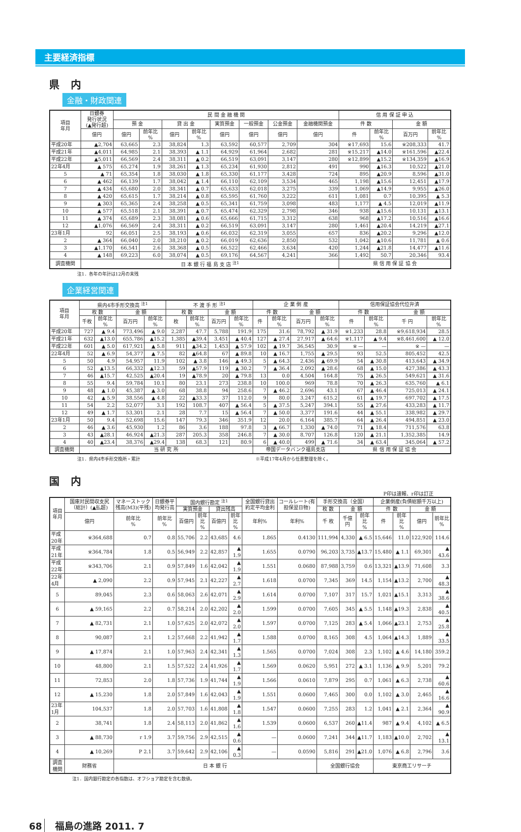主要経済指標
県 内
金融・財政関連
| 項目 年月 | 日銀券 発行状況 (▲発行超) | 民 間 金 融 機 関 | | | | | | | | 信 用 保 証 申 込 | | | |
| --- | --- | --- | --- | --- | --- | --- | --- | --- | --- | --- | --- | --- | --- |
| | | 預 金 | | 貸 出 金 | | 実質預金 | 一般預金 | 公金預金 | 金融機関預金 | 件 数 | | 金 額 | |
| | 億円 | 億円 | 前年比 % | 億円 | 前年比 % | 億円 | 億円 | 億円 | 億円 | 件 | 前年比 % | 百万円 | 前年比 % |
| 平成20年 | ▲2,704 | 63,665 | 2.3 | 38,824 | 1.3 | 63,592 | 60,577 | 2,709 | 304 | ※17,693 | 15.6 | ※208,333 | 41.7 |
| 平成21年 | ▲4,011 | 64,985 | 2.1 | 38,393 | ▲ 1.1 | 64,929 | 61,964 | 2,682 | 281 | ※15,217 | ▲14.0 | ※161,596 | ▲22.4 |
| 平成22年 | ▲5,011 | 66,569 | 2.4 | 38,311 | ▲ 0.2 | 66,519 | 63,091 | 3,147 | 280 | ※12,899 | ▲15.2 | ※134,359 | ▲16.9 |
| 22年4月 | ▲ 575 | 65,274 | 1.9 | 38,261 | ▲ 1.3 | 65,234 | 61,930 | 2,812 | 491 | 990 | ▲16.3 | 10,522 | ▲21.0 |
| 5 | ▲ 71 | 65,354 | 1.8 | 38,030 | ▲ 1.8 | 65,330 | 61,177 | 3,428 | 724 | 895 | ▲20.9 | 8,596 | ▲31.0 |
| 6 | ▲ 462 | 66,139 | 1.7 | 38,042 | ▲ 1.4 | 66,110 | 62,109 | 3,534 | 465 | 1,198 | ▲15.6 | 12,451 | ▲17.9 |
| 7 | ▲ 434 | 65,680 | 2.0 | 38,341 | ▲ 0.7 | 65,633 | 62,018 | 3,275 | 339 | 1,069 | ▲14.9 | 9,955 | ▲26.0 |
| 8 | ▲ 420 | 65,615 | 1.7 | 38,214 | ▲ 0.8 | 65,595 | 61,760 | 3,222 | 611 | 1,081 | 0.7 | 10,395 | ▲ 5.3 |
| 9 | ▲ 303 | 65,365 | 2.4 | 38,258 | ▲ 0.5 | 65,341 | 61,759 | 3,098 | 483 | 1,177 | ▲ 4.5 | 12,019 | ▲11.9 |
| 10 | ▲ 577 | 65,518 | 2.1 | 38,391 | ▲ 0.7 | 65,474 | 62,329 | 2,798 | 346 | 938 | ▲15.6 | 10,131 | ▲13.1 |
| 11 | ▲ 374 | 65,689 | 2.3 | 38,081 | ▲ 0.6 | 65,666 | 61,715 | 3,312 | 638 | 968 | ▲17.2 | 10,516 | ▲16.6 |
| 12 | ▲1,076 | 66,569 | 2.4 | 38,311 | ▲ 0.2 | 66,519 | 63,091 | 3,147 | 280 | 1,461 | ▲20.4 | 14,219 | ▲27.1 |
| 23年1月 | 92 | 66,051 | 2.5 | 38,193 | ▲ 0.6 | 66,032 | 62,319 | 3,055 | 657 | 836 | ▲20.2 | 9,296 | ▲12.0 |
| 2 | ▲ 364 | 66,040 | 2.0 | 38,210 | ▲ 0.2 | 66,019 | 62,636 | 2,850 | 532 | 1,042 | ▲10.6 | 11,781 | ▲ 0.6 |
| 3 | ▲1,170 | 66,541 | 2.6 | 38,368 | ▲ 0.5 | 66,522 | 62,466 | 3,634 | 420 | 1,244 | ▲21.8 | 14,477 | ▲11.6 |
| 4 | ▲ 148 | 69,223 | 6.0 | 38,074 | ▲ 0.5 | 69,176 | 64,567 | 4,241 | 366 | 1,492 | 50.7 | 20,346 | 93.4 |
| 調査機関 | 日 本 銀 行 福 島 支 店 <sup>注1</sup> | | | | | | | | | 県 信 用 保 証 協 会 | | | |
注1．各年の年計は12月の末残
企業経営関連
| 項目 年月 | 県内4市手形交換高 <sup>注1</sup> | | | | 不 渡 手 形 <sup>注1</sup> | | | | 企 業 倒 産 | | | | 信用保証協会代位弁済 | | | |
| --- | --- | --- | --- | --- | --- | --- | --- | --- | --- | --- | --- | --- | --- | --- | --- | --- |
| | 枚 数 | | 金 額 | | 枚 数 | | 金 額 | | 件 数 | | 金 額 | | 件 数 | | 金 額 | |
| | 千枚 | 前年比 % | 百万円 | 前年比 % | 枚 | 前年比 % | 百万円 | 前年比 % | 件 | 前年比 % | 百万円 | 前年比 % | 件 | 前年比 % | 千 円 | 前年比 % |
| 平成20年 | 727 | ▲ 9.4 | 773,496 | ▲ 9.0 | 2,287 | 47.7 | 5,788 | 191.9 | 175 | 31.6 | 78,792 | ▲ 31.9 | ※1,233 | 28.8 | ※9,618,934 | 28.5 |
| 平成21年 | 632 | ▲13.0 | 655,786 | ▲15.2 | 1,385 | ▲39.4 | 3,451 | ▲ 40.4 | 127 | ▲ 27.4 | 27,917 | ▲ 64.6 | ※1,117 | ▲ 9.4 | ※8,461,600 | ▲ 12.0 |
| 平成22年 | 601 | ▲ 5.0 | 617,921 | ▲ 5.8 | 911 | ▲34.2 | 1,453 | ▲ 57.9 | 102 | ▲ 19.7 | 36,545 | 30.9 | ※ — | — | ※ — | — |
| 22年4月 | 52 | ▲ 6.9 | 54,377 | ▲ 7.5 | 82 | ▲64.8 | 67 | ▲ 89.8 | 10 | ▲ 16.7 | 1,755 | ▲ 29.5 | 93 | 52.5 | 805,452 | 42.5 |
| 5 | 50 | 4.9 | 54,957 | 11.9 | 102 | ▲ 3.8 | 146 | ▲ 49.3 | 5 | ▲ 64.3 | 2,436 | ▲ 69.9 | 54 | ▲ 30.8 | 413,643 | ▲ 34.9 |
| 6 | 52 | ▲13.5 | 66,332 | ▲12.3 | 59 | ▲57.9 | 119 | ▲ 30.2 | 7 | ▲ 36.4 | 2,092 | ▲ 28.6 | 68 | ▲ 15.0 | 427,386 | ▲ 43.3 |
| 7 | 46 | ▲15.7 | 42,525 | ▲20.4 | 19 | ▲78.9 | 20 | ▲ 79.8 | 13 | 0.0 | 4,504 | 164.8 | 75 | ▲ 26.5 | 549,621 | ▲ 31.6 |
| 8 | 55 | 9.4 | 59,784 | 10.1 | 80 | 23.1 | 273 | 238.8 | 10 | 100.0 | 969 | 78.8 | 70 | ▲ 26.3 | 635,760 | ▲ 6.1 |
| 9 | 48 | ▲ 1.0 | 45,387 | ▲ 3.0 | 68 | 38.8 | 94 | 258.6 | 7 | ▲ 46.2 | 2,696 | 43.1 | 67 | ▲ 46.4 | 725,013 | ▲ 24.1 |
| 10 | 42 | ▲ 5.9 | 38,556 | ▲ 4.8 | 22 | ▲33.3 | 37 | 112.0 | 9 | 80.0 | 3,247 | 615.2 | 61 | ▲ 19.7 | 697,702 | ▲ 17.5 |
| 11 | 54 | 2.2 | 52,077 | 3.1 | 192 | 108.7 | 407 | ▲ 56.4 | 5 | ▲ 37.5 | 5,247 | 394.1 | 55 | ▲ 27.6 | 433,283 | ▲ 11.7 |
| 12 | 49 | ▲ 1.7 | 53,301 | 2.1 | 28 | 7.7 | 15 | ▲ 56.4 | 7 | ▲ 50.0 | 3,377 | 191.6 | 44 | ▲ 55.1 | 338,982 | ▲ 29.7 |
| 23年1月 | 50 | 9.4 | 52,698 | 15.6 | 147 | 79.3 | 346 | 351.9 | 12 | 20.0 | 6,164 | 385.7 | 64 | ▲ 26.4 | 494,851 | ▲ 23.0 |
| 2 | 46 | ▲ 3.6 | 45,930 | 1.2 | 86 | 3.6 | 188 | 97.8 | 3 | ▲ 66.7 | 1,330 | ▲ 74.0 | 71 | ▲ 18.4 | 711,576 | 63.8 |
| 3 | 43 | ▲28.1 | 46,924 | ▲21.3 | 287 | 205.3 | 358 | 246.8 | 7 | ▲ 30.0 | 8,707 | 126.8 | 120 | ▲ 21.1 | 1,352,385 | 14.9 |
| 4 | 40 | ▲23.4 | 38,376 | ▲29.4 | 138 | 68.3 | 121 | 80.9 | 6 | ▲ 40.0 | 499 | ▲ 71.6 | 34 | ▲ 63.4 | 345,064 | ▲ 57.2 |
| 調査機関 | 当 研 究 所 | | | | | | | | 帝国データバンク福島支店 | | | | 県 信 用 保 証 協 会 | | | |
注1．県内4市手形交換所・累計 ※平成17年4月から任意整理を除く。
国 内
P印は速報、r印は訂正
| 項目 年月 | 国庫対民間収支尻（総計）(▲払超) | マネーストック残高(M3)(平残) | 日銀券平均発行高 | 国内銀行勘定 <sup>注1</sup> | | | | 全国銀行貸出約定平均金利 | コールレート(有担保翌日物) | 手形交換高（全国） | | | 企業倒産(負債総額千万以上) | | | |
| --- | --- | --- | --- | --- | --- | --- | --- | --- | --- | --- | --- | --- | --- | --- | --- | --- |
| | | | | 実質預金 | | 貸出残高 | | | | 枚 数 | 金 額 | | 件 数 | | 金 額 | |
| | 億円 | 前年比 % | 前年比 % | 百億円 | 前年比 % | 百億円 | 前年比 % | 年利% | 年利% | 千 枚 | 千億円 | 前年比 % | 件 | 前年比 % | 億円 | 前年比 % |
| 平成20年 | ※364,688 | 0.7 | 0.8 | 55,706 | 2.2 | 43,685 | 4.6 | 1.865 | 0.4130 | 111,994 | 4,330 | ▲ 6.5 | 15,646 | 11.0 | 122,920 | 114.6 |
| 平成21年 | ※364,784 | 1.8 | 0.5 | 56,949 | 2.2 | 42,857 | ▲ 1.9 | 1.655 | 0.0790 | 96,203 | 3,735 | ▲13.7 | 15,480 | ▲ 1.1 | 69,301 | ▲ 43.6 |
| 平成22年 | ※343,706 | 2.1 | 0.9 | 57,849 | 1.6 | 42,042 | ▲ 1.9 | 1.551 | 0.0680 | 87,988 | 3,759 | 0.6 | 13,321 | ▲13.9 | 71,608 | 3.3 |
| 22年4月 | ▲ 2,090 | 2.2 | 0.9 | 57,945 | 2.1 | 42,227 | ▲ 2.7 | 1.618 | 0.0700 | 7,345 | 369 | 14.5 | 1,154 | ▲13.2 | 2,700 | ▲ 48.3 |
| 5 | 89,045 | 2.3 | 0.6 | 58,063 | 2.6 | 42,071 | ▲ 2.9 | 1.614 | 0.0700 | 7,107 | 317 | 15.7 | 1,021 | ▲15.1 | 3,313 | ▲ 38.6 |
| 6 | ▲ 59,165 | 2.2 | 0.7 | 58,214 | 2.0 | 42,202 | ▲ 2.0 | 1.599 | 0.0700 | 7,605 | 345 | ▲ 5.5 | 1,148 | ▲19.3 | 2,838 | ▲ 40.5 |
| 7 | ▲ 82,731 | 2.1 | 1.0 | 57,625 | 2.0 | 42,072 | ▲ 2.0 | 1.597 | 0.0700 | 7,125 | 283 | ▲ 5.4 | 1,066 | ▲23.1 | 2,753 | ▲ 25.8 |
| 8 | 90,087 | 2.1 | 1.2 | 57,668 | 2.2 | 41,942 | ▲ 1.7 | 1.588 | 0.0700 | 8,165 | 308 | 4.5 | 1,064 | ▲14.3 | 1,889 | ▲ 33.5 |
| 9 | ▲ 17,874 | 2.1 | 1.0 | 57,963 | 2.4 | 42,341 | ▲ 1.3 | 1.565 | 0.0700 | 7,024 | 308 | 2.3 | 1,102 | ▲ 4.6 | 14,180 | 359.2 |
| 10 | 48,800 | 2.1 | 1.5 | 57,522 | 2.4 | 41,926 | ▲ 1.7 | 1.569 | 0.0620 | 5,951 | 272 | ▲ 3.1 | 1,136 | ▲ 9.9 | 5,201 | 79.2 |
| 11 | 72,853 | 2.0 | 1.8 | 57,736 | 1.9 | 41,744 | ▲ 1.9 | 1.566 | 0.0610 | 7,879 | 295 | 0.7 | 1,061 | ▲ 6.3 | 2,738 | ▲ 60.6 |
| 12 | ▲ 15,230 | 1.8 | 2.0 | 57,849 | 1.6 | 42,043 | ▲ 1.9 | 1.551 | 0.0600 | 7,465 | 300 | 0.0 | 1,102 | ▲ 3.0 | 2,465 | ▲ 16.6 |
| 23年1月 | 104,537 | 1.8 | 2.0 | 57,703 | 1.6 | 41,808 | ▲ 1.8 | 1.547 | 0.0600 | 7,255 | 283 | 1.2 | 1,041 | ▲ 2.1 | 2,364 | ▲ 90.9 |
| 2 | 38,741 | 1.8 | 2.4 | 58,113 | 2.0 | 41,862 | ▲ 1.6 | 1.539 | 0.0600 | 6,537 | 260 | ▲11.4 | 987 | ▲ 9.4 | 4,102 | ▲ 6.5 |
| 3 | ▲ 88,730 | r 1.9 | 3.7 | 59,756 | 2.9 | 42,515 | ▲ 0.6 | — | 0.0600 | 7,241 | 344 | ▲11.7 | 1,183 | ▲10.0 | 2,702 | ▲ 13.1 |
| 4 | ▲ 10,269 | P 2.1 | 3.7 | 59,642 | 2.9 | 42,106 | ▲ 0.3 | — | 0.0590 | 5,816 | 291 | ▲21.0 | 1,076 | ▲ 6.8 | 2,796 | 3.6 |
| 調査機関 | 財務省 | 日 本 銀 行 | | | | | | | | 全国銀行協会 | | | 東京商工リサーチ | | | |
注1．国内銀行勘定の各指数は、オフショア勘定を含む数値。
68 福島の進路 2011. 7